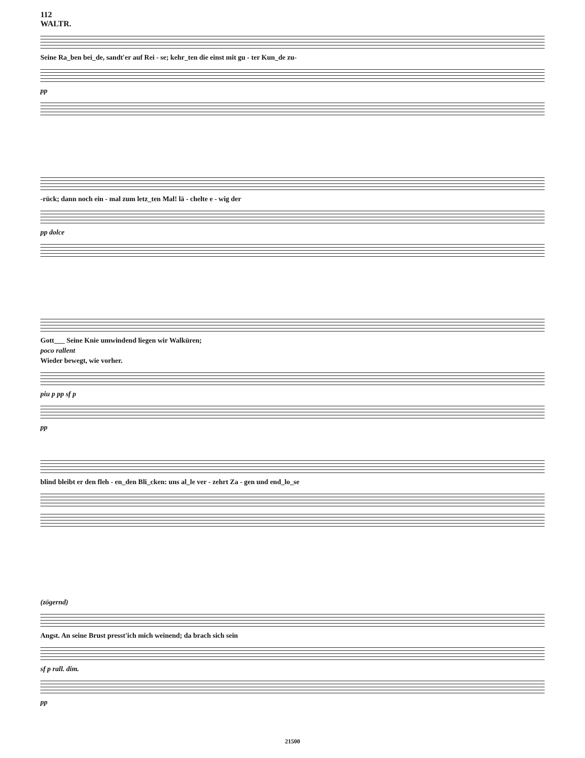112
WALTR.
Seine Ra_ben bei_de, sandt'er auf Rei - se; kehr_ten die einst mit gu - ter Kun_de zu-
pp
-rück; dann noch ein - mal zum letz_ten Mal! lä - chelte e - wig der
pp dolce
Gott___ Seine Knie umwindend liegen wir Walküren;
poco rallent
Wieder bewegt, wie vorher.
piu p pp sf p
pp
blind bleibt er den fleh - en_den Bli_cken: uns al_le ver - zehrt Za - gen und end_lo_se
(zögernd)
Angst. An seine Brust presst'ich mich weinend; da brach sich sein
sf p rall. dim.
pp
21500